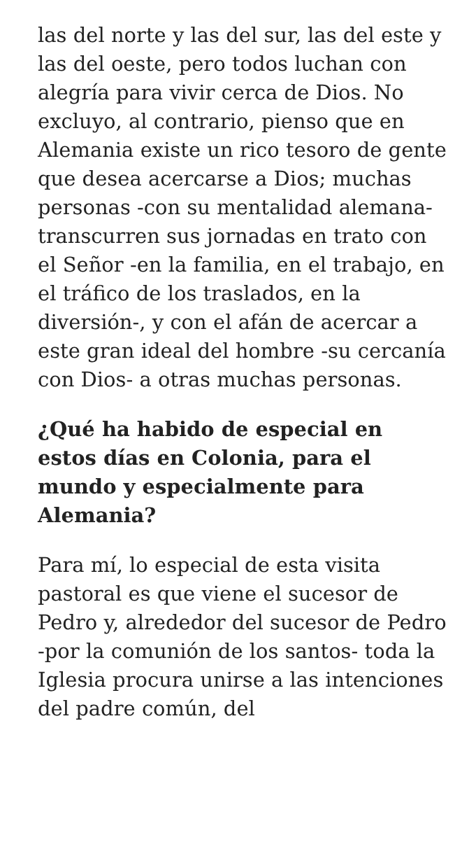las del norte y las del sur, las del este y las del oeste, pero todos luchan con alegría para vivir cerca de Dios. No excluyo, al contrario, pienso que en Alemania existe un rico tesoro de gente que desea acercarse a Dios; muchas personas -con su mentalidad alemana- transcurren sus jornadas en trato con el Señor -en la familia, en el trabajo, en el tráfico de los traslados, en la diversión-, y con el afán de acercar a este gran ideal del hombre -su cercanía con Dios- a otras muchas personas.
¿Qué ha habido de especial en estos días en Colonia, para el mundo y especialmente para Alemania?
Para mí, lo especial de esta visita pastoral es que viene el sucesor de Pedro y, alrededor del sucesor de Pedro -por la comunión de los santos- toda la Iglesia procura unirse a las intenciones del padre común, del